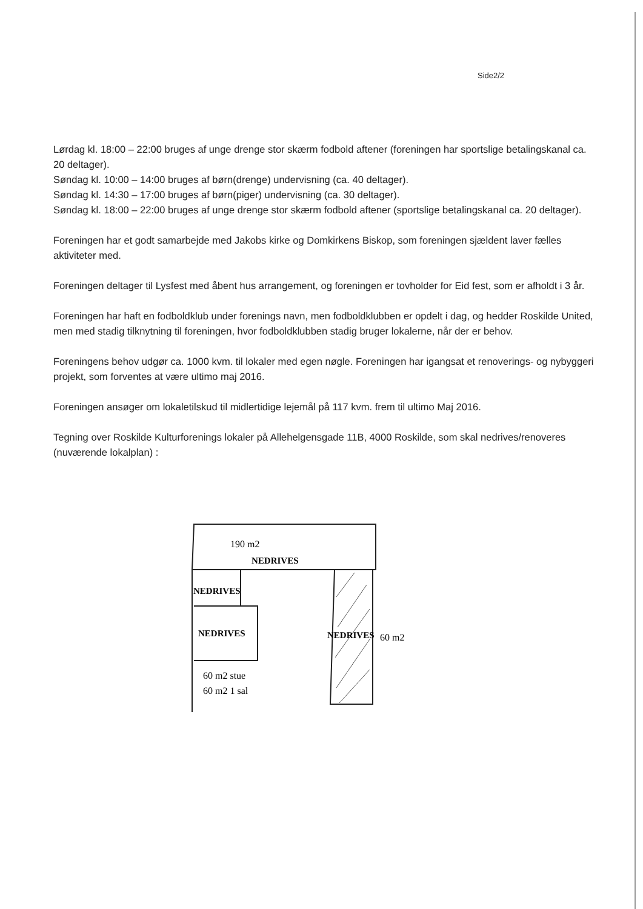Side2/2
Lørdag kl. 18:00 – 22:00 bruges af unge drenge stor skærm fodbold aftener (foreningen har sportslige betalingskanal ca. 20 deltager).
Søndag kl. 10:00 – 14:00 bruges af børn(drenge) undervisning (ca. 40 deltager).
Søndag kl. 14:30 – 17:00 bruges af børn(piger) undervisning (ca. 30 deltager).
Søndag kl. 18:00 – 22:00 bruges af unge drenge stor skærm fodbold aftener (sportslige betalingskanal ca. 20 deltager).
Foreningen har et godt samarbejde med Jakobs kirke og Domkirkens Biskop, som foreningen sjældent laver fælles aktiviteter med.
Foreningen deltager til Lysfest med åbent hus arrangement, og foreningen er tovholder for Eid fest, som er afholdt i 3 år.
Foreningen har haft en fodboldklub under forenings navn, men fodboldklubben er opdelt i dag, og hedder Roskilde United, men med stadig tilknytning til foreningen, hvor fodboldklubben stadig bruger lokalerne, når der er behov.
Foreningens behov udgør ca. 1000 kvm. til lokaler med egen nøgle. Foreningen har igangsat et renoverings- og nybyggeri projekt, som forventes at være ultimo maj 2016.
Foreningen ansøger om lokaletilskud til midlertidige lejemål på 117 kvm. frem til ultimo Maj 2016.
Tegning over Roskilde Kulturforenings lokaler på Allehelgensgade 11B, 4000 Roskilde, som skal nedrives/renoveres (nuværende lokalplan) :
190 m2
NEDRIVES
NEDRIVES
NEDRIVES
NEDRIVES
60 m2
60 m2 stue
60 m2 1 sal